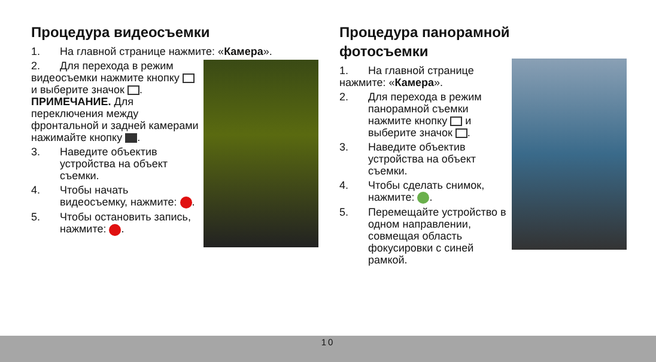Процедура видеосъемки
1. На главной странице нажмите: «Камера».
2. Для перехода в режим видеосъемки нажмите кнопку и выберите значок .
ПРИМЕЧАНИЕ. Для переключения между фронтальной и задней камерами нажимайте кнопку .
3. Наведите объектив устройства на объект съемки.
4. Чтобы начать видеосъемку, нажмите: .
5. Чтобы остановить запись, нажмите: .
Процедура панорамной
фотосъемки
1. На главной странице нажмите: «Камера».
2. Для перехода в режим панорамной съемки нажмите кнопку и выберите значок .
3. Наведите объектив устройства на объект съемки.
4. Чтобы сделать снимок, нажмите: .
5. Перемещайте устройство в одном направлении, совмещая область фокусировки с синей рамкой.
10